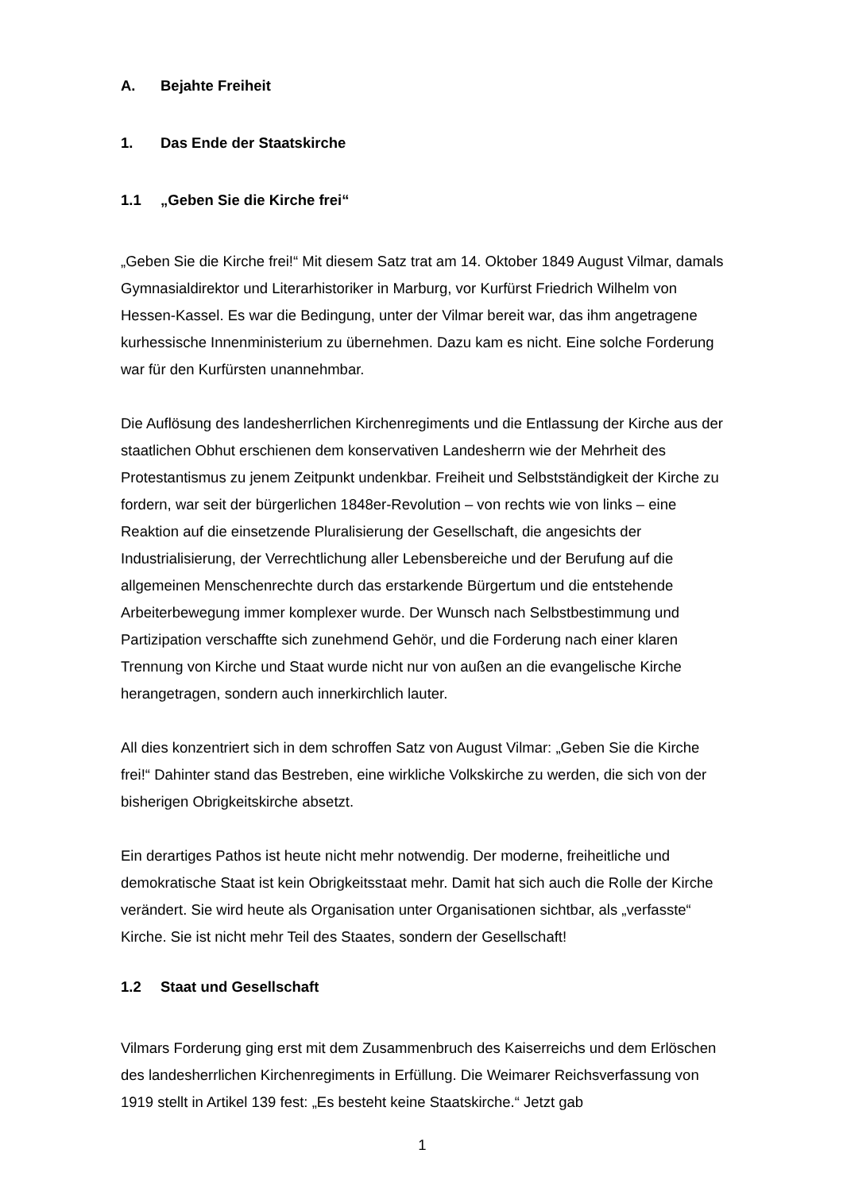A. Bejahte Freiheit
1. Das Ende der Staatskirche
1.1 „Geben Sie die Kirche frei“
„Geben Sie die Kirche frei!“ Mit diesem Satz trat am 14. Oktober 1849 August Vilmar, damals Gymnasialdirektor und Literarhistoriker in Marburg, vor Kurfürst Friedrich Wilhelm von Hessen-Kassel. Es war die Bedingung, unter der Vilmar bereit war, das ihm angetragene kurhessische Innenministerium zu übernehmen. Dazu kam es nicht. Eine solche Forderung war für den Kurfürsten unannehmbar.
Die Auflösung des landesherrlichen Kirchenregiments und die Entlassung der Kirche aus der staatlichen Obhut erschienen dem konservativen Landesherrn wie der Mehrheit des Protestantismus zu jenem Zeitpunkt undenkbar. Freiheit und Selbstständigkeit der Kirche zu fordern, war seit der bürgerlichen 1848er-Revolution – von rechts wie von links – eine Reaktion auf die einsetzende Pluralisierung der Gesellschaft, die angesichts der Industrialisierung, der Verrechtlichung aller Lebensbereiche und der Berufung auf die allgemeinen Menschenrechte durch das erstarkende Bürgertum und die entstehende Arbeiterbewegung immer komplexer wurde. Der Wunsch nach Selbstbestimmung und Partizipation verschaffte sich zunehmend Gehör, und die Forderung nach einer klaren Trennung von Kirche und Staat wurde nicht nur von außen an die evangelische Kirche herangetragen, sondern auch innerkirchlich lauter.
All dies konzentriert sich in dem schroffen Satz von August Vilmar: „Geben Sie die Kirche frei!“ Dahinter stand das Bestreben, eine wirkliche Volkskirche zu werden, die sich von der bisherigen Obrigkeitskirche absetzt.
Ein derartiges Pathos ist heute nicht mehr notwendig. Der moderne, freiheitliche und demokratische Staat ist kein Obrigkeitsstaat mehr. Damit hat sich auch die Rolle der Kirche verändert. Sie wird heute als Organisation unter Organisationen sichtbar, als „verfasste“ Kirche. Sie ist nicht mehr Teil des Staates, sondern der Gesellschaft!
1.2 Staat und Gesellschaft
Vilmars Forderung ging erst mit dem Zusammenbruch des Kaiserreichs und dem Erlöschen des landesherrlichen Kirchenregiments in Erfüllung. Die Weimarer Reichsverfassung von 1919 stellt in Artikel 139 fest: „Es besteht keine Staatskirche.“ Jetzt gab
1